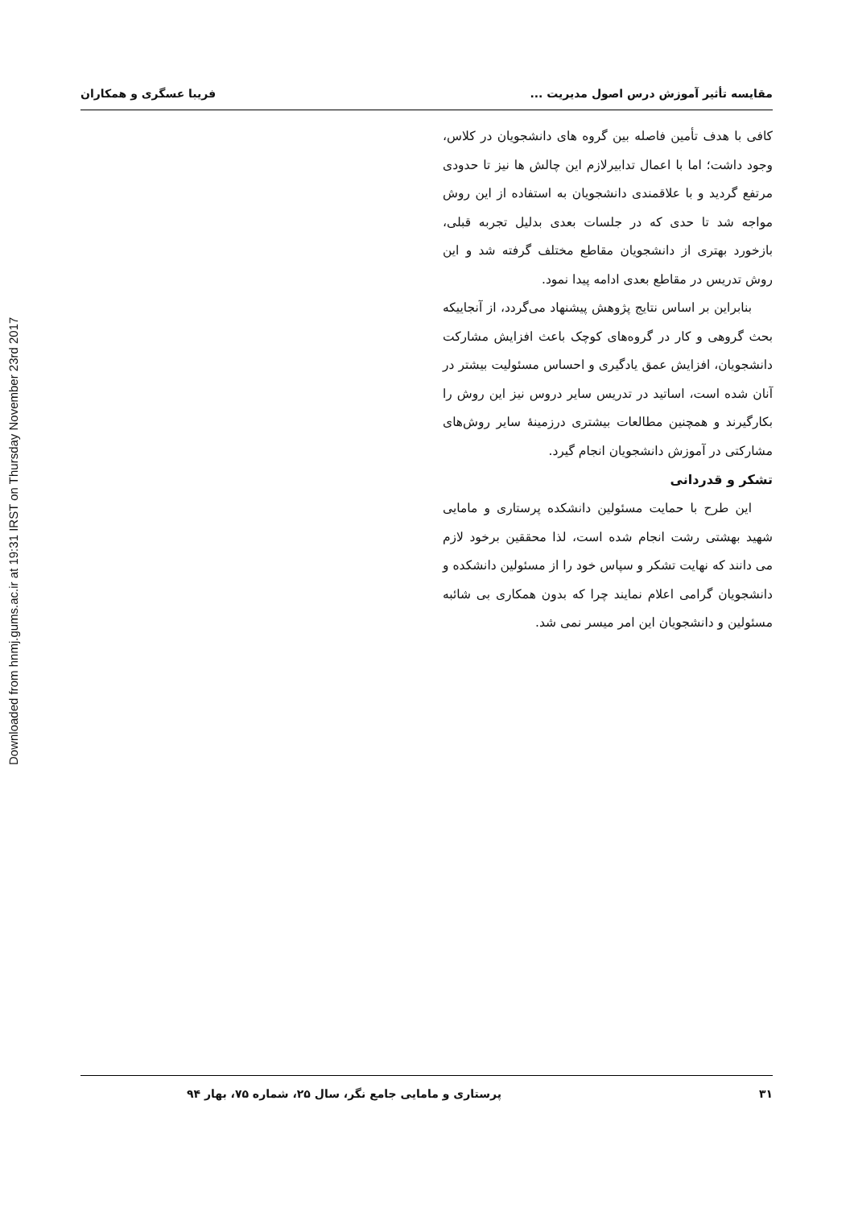Downloaded from hnmj.gums.ac.ir at 19:31 IRST on Thursday November 23rd 2017
مقایسه تأثیر آموزش درس اصول مدیریت ... فریبا عسگری و همکاران
کافی با هدف تأمین فاصله بین گروه های دانشجویان در کلاس، وجود داشت؛ اما با اعمال تدابیرلازم این چالش ها نیز تا حدودی مرتفع گردید و با علاقمندی دانشجویان به استفاده از این روش مواجه شد تا حدی که در جلسات بعدی بدلیل تجربه قبلی، بازخورد بهتری از دانشجویان مقاطع مختلف گرفته شد و این روش تدریس در مقاطع بعدی ادامه پیدا نمود.
بنابراین بر اساس نتایج پژوهش پیشنهاد می‌گردد، از آنجاییکه بحث گروهی و کار در گروه‌های کوچک باعث افزایش مشارکت دانشجویان، افزایش عمق یادگیری و احساس مسئولیت بیشتر در آنان شده است، اساتید در تدریس سایر دروس نیز این روش را بکارگیرند و همچنین مطالعات بیشتری درزمینهٔ سایر روش‌های مشارکتی در آموزش دانشجویان انجام گیرد.
تشکر و قدردانی
این طرح با حمایت مسئولین دانشکده پرستاری و مامایی شهید بهشتی رشت انجام شده است، لذا محققین برخود لازم می دانند که نهایت تشکر و سپاس خود را از مسئولین دانشکده و دانشجویان گرامی اعلام نمایند چرا که بدون همکاری بی شائبه مسئولین و دانشجویان این امر میسر نمی شد.
۳۱ پرستاری و مامایی جامع نگر، سال ۲۵، شماره ۷۵، بهار ۹۴